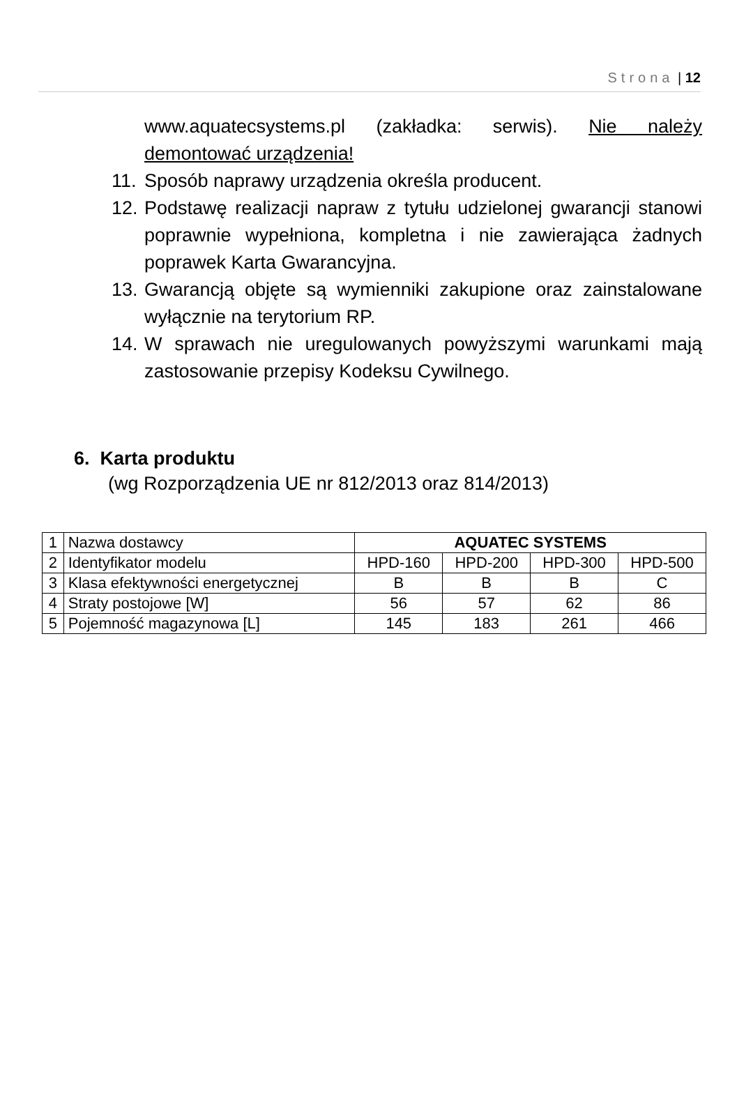Strona | 12
www.aquatecsystems.pl (zakładka: serwis). Nie należy demontować urządzenia!
11. Sposób naprawy urządzenia określa producent.
12. Podstawę realizacji napraw z tytułu udzielonej gwarancji stanowi poprawnie wypełniona, kompletna i nie zawierająca żadnych poprawek Karta Gwarancyjna.
13. Gwarancją objęte są wymienniki zakupione oraz zainstalowane wyłącznie na terytorium RP.
14. W sprawach nie uregulowanych powyższymi warunkami mają zastosowanie przepisy Kodeksu Cywilnego.
6. Karta produktu
(wg Rozporządzenia UE nr 812/2013 oraz 814/2013)
| 1 | Nazwa dostawcy | AQUATEC SYSTEMS | | | |
| 2 | Identyfikator modelu | HPD-160 | HPD-200 | HPD-300 | HPD-500 |
| 3 | Klasa efektywności energetycznej | B | B | B | C |
| 4 | Straty postojowe [W] | 56 | 57 | 62 | 86 |
| 5 | Pojemność magazynowa [L] | 145 | 183 | 261 | 466 |